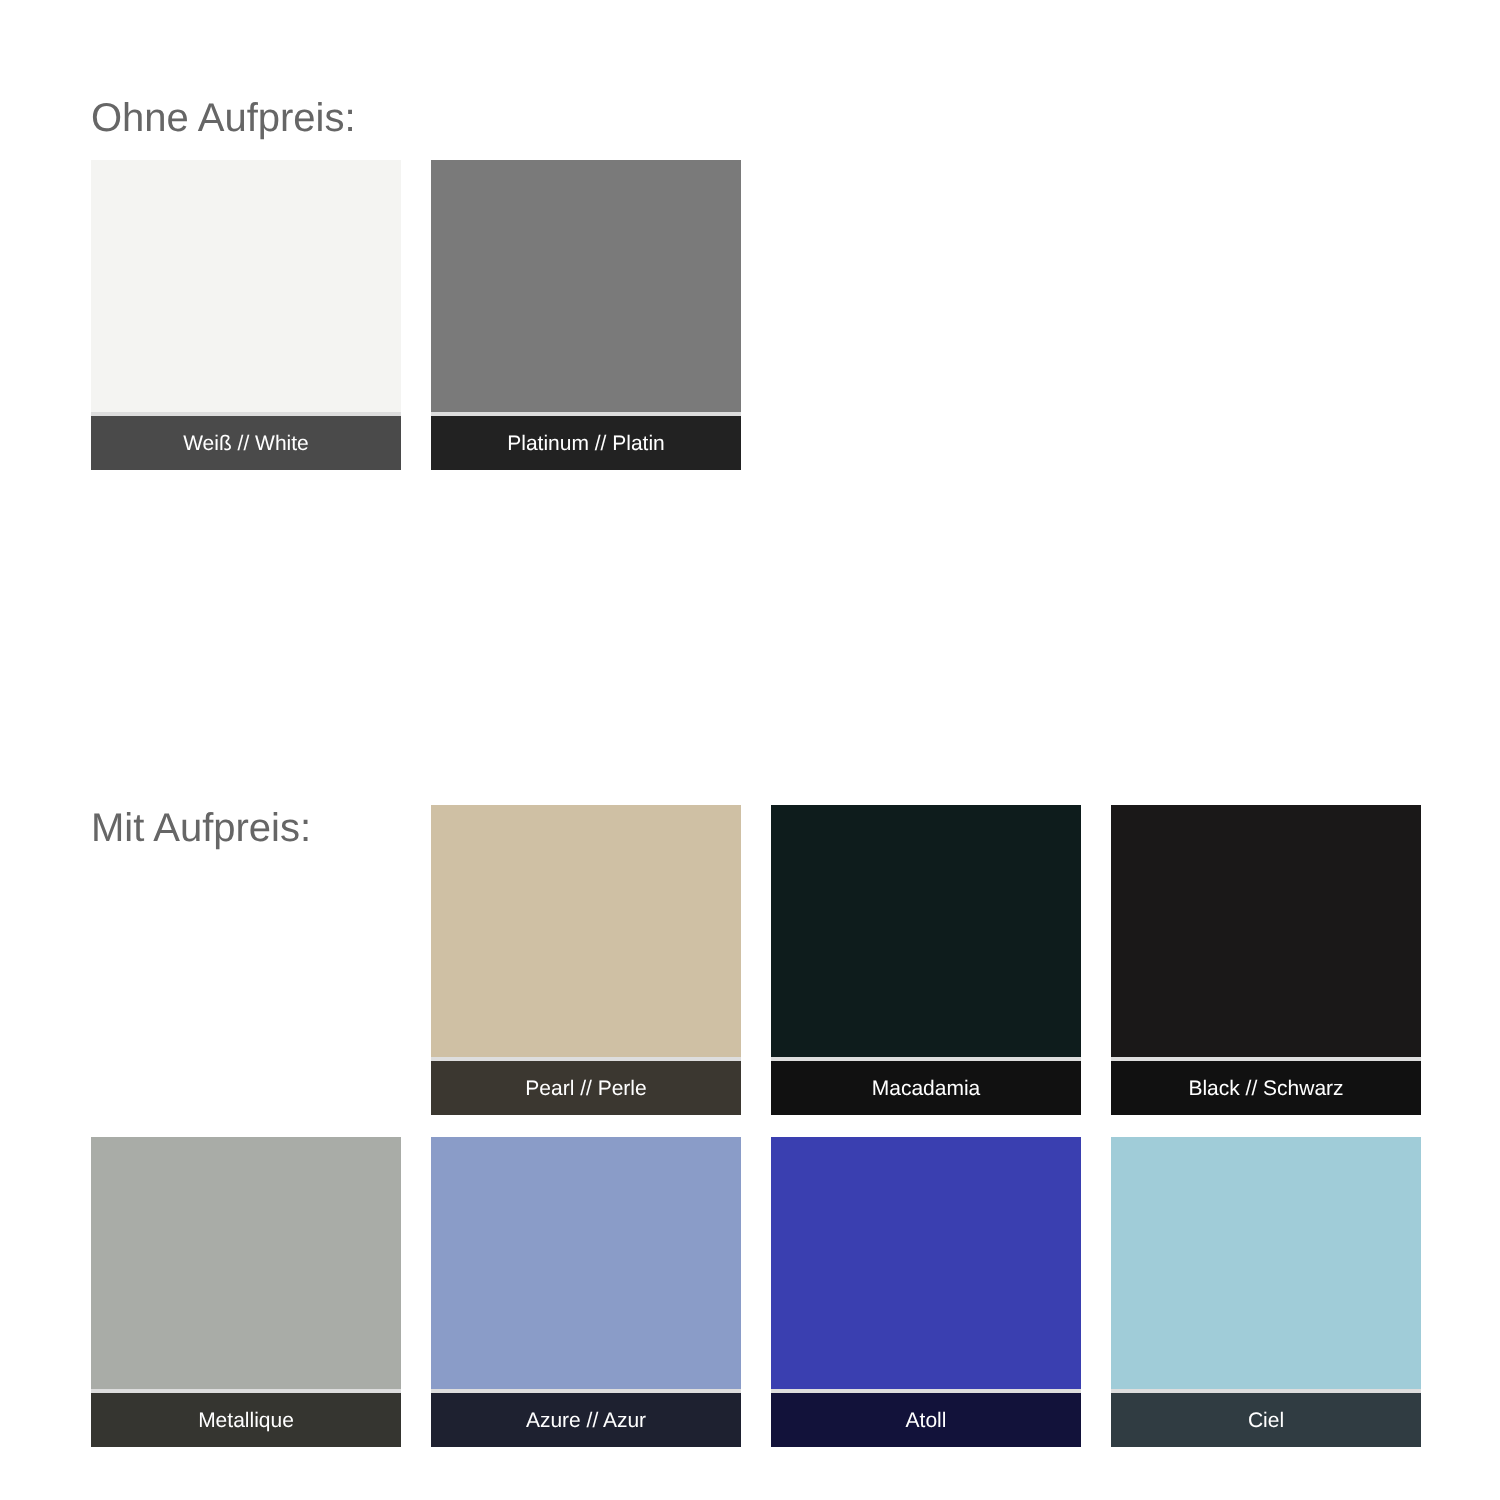Ohne Aufpreis:
Weiß // White Platinum // Platin
Mit Aufpreis:
Pearl // Perle Macadamia Black // Schwarz
Metallique Azure // Azur Atoll Ciel